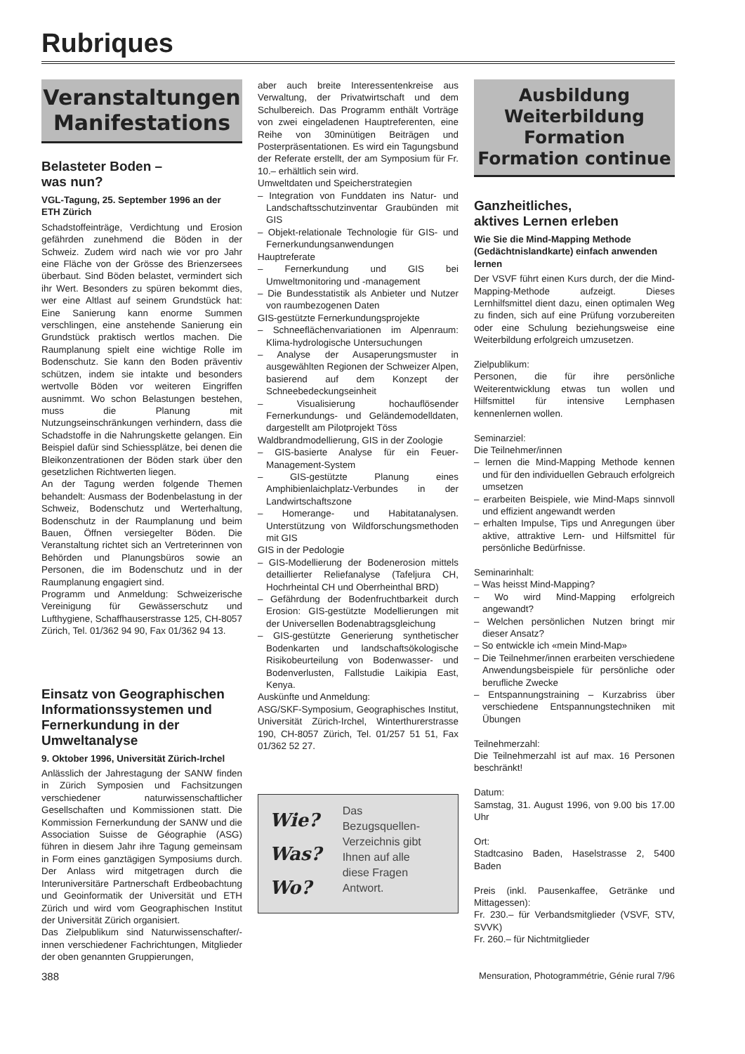Rubriques
Veranstaltungen
Manifestations
Belasteter Boden –
was nun?
VGL-Tagung, 25. September 1996 an der ETH Zürich
Schadstoffeinträge, Verdichtung und Erosion gefährden zunehmend die Böden in der Schweiz. Zudem wird nach wie vor pro Jahr eine Fläche von der Grösse des Brienzersees überbaut. Sind Böden belastet, vermindert sich ihr Wert. Besonders zu spüren bekommt dies, wer eine Altlast auf seinem Grundstück hat: Eine Sanierung kann enorme Summen verschlingen, eine anstehende Sanierung ein Grundstück praktisch wertlos machen. Die Raumplanung spielt eine wichtige Rolle im Bodenschutz. Sie kann den Boden präventiv schützen, indem sie intakte und besonders wertvolle Böden vor weiteren Eingriffen ausnimmt. Wo schon Belastungen bestehen, muss die Planung mit Nutzungseinschränkungen verhindern, dass die Schadstoffe in die Nahrungskette gelangen. Ein Beispiel dafür sind Schiessplätze, bei denen die Bleikonzentrationen der Böden stark über den gesetzlichen Richtwerten liegen.
An der Tagung werden folgende Themen behandelt: Ausmass der Bodenbelastung in der Schweiz, Bodenschutz und Werterhaltung, Bodenschutz in der Raumplanung und beim Bauen, Öffnen versiegelter Böden. Die Veranstaltung richtet sich an Vertreterinnen von Behörden und Planungsbüros sowie an Personen, die im Bodenschutz und in der Raumplanung engagiert sind.
Programm und Anmeldung: Schweizerische Vereinigung für Gewässerschutz und Lufthygiene, Schaffhauserstrasse 125, CH-8057 Zürich, Tel. 01/362 94 90, Fax 01/362 94 13.
Einsatz von Geographischen Informationssystemen und Fernerkundung in der Umweltanalyse
9. Oktober 1996, Universität Zürich-Irchel
Anlässlich der Jahrestagung der SANW finden in Zürich Symposien und Fachsitzungen verschiedener naturwissenschaftlicher Gesellschaften und Kommissionen statt. Die Kommission Fernerkundung der SANW und die Association Suisse de Géographie (ASG) führen in diesem Jahr ihre Tagung gemeinsam in Form eines ganztägigen Symposiums durch. Der Anlass wird mitgetragen durch die Interuniversitäre Partnerschaft Erdbeobachtung und Geoinformatik der Universität und ETH Zürich und wird vom Geographischen Institut der Universität Zürich organisiert.
Das Zielpublikum sind Naturwissenschafter/-innen verschiedener Fachrichtungen, Mitglieder der oben genannten Gruppierungen,
aber auch breite Interessentenkreise aus Verwaltung, der Privatwirtschaft und dem Schulbereich. Das Programm enthält Vorträge von zwei eingeladenen Hauptreferenten, eine Reihe von 30minütigen Beiträgen und Posterpräsentationen. Es wird ein Tagungsbund der Referate erstellt, der am Symposium für Fr. 10.– erhältlich sein wird.
Umweltdaten und Speicherstrategien
– Integration von Funddaten ins Natur- und Landschaftsschutzinventar Graubünden mit GIS
– Objekt-relationale Technologie für GIS- und Fernerkundungsanwendungen
Hauptreferate
– Fernerkundung und GIS bei Umweltmonitoring und -management
– Die Bundesstatistik als Anbieter und Nutzer von raumbezogenen Daten
GIS-gestützte Fernerkundungsprojekte
– Schneeflächenvariationen im Alpenraum: Klima-hydrologische Untersuchungen
– Analyse der Ausaperungsmuster in ausgewählten Regionen der Schweizer Alpen, basierend auf dem Konzept der Schneebedeckungseinheit
– Visualisierung hochauflösender Fernerkundungs- und Geländemodelldaten, dargestellt am Pilotprojekt Töss
Waldbrandmodellierung, GIS in der Zoologie
– GIS-basierte Analyse für ein Feuer-Management-System
– GIS-gestützte Planung eines Amphibienlaichplatz-Verbundes in der Landwirtschaftszone
– Homerange- und Habitatanalysen. Unterstützung von Wildforschungsmethoden mit GIS
GIS in der Pedologie
– GIS-Modellierung der Bodenerosion mittels detaillierter Reliefanalyse (Tafeljura CH, Hochrheintal CH und Oberrheinthal BRD)
– Gefährdung der Bodenfruchtbarkeit durch Erosion: GIS-gestützte Modellierungen mit der Universellen Bodenabtragsgleichung
– GIS-gestützte Generierung synthetischer Bodenkarten und landschaftsökologische Risikobeurteilung von Bodenwasser- und Bodenverlusten, Fallstudie Laikipia East, Kenya.
Auskünfte und Anmeldung:
ASG/SKF-Symposium, Geographisches Institut, Universität Zürich-Irchel, Winterthurerstrasse 190, CH-8057 Zürich, Tel. 01/257 51 51, Fax 01/362 52 27.
Wie?
Was?
Wo?
Das
Bezugsquellen-
Verzeichnis gibt
Ihnen auf alle
diese Fragen
Antwort.
Ausbildung
Weiterbildung
Formation
Formation continue
Ganzheitliches,
aktives Lernen erleben
Wie Sie die Mind-Mapping Methode (Gedächtnislandkarte) einfach anwenden lernen
Der VSVF führt einen Kurs durch, der die Mind-Mapping-Methode aufzeigt. Dieses Lernhilfsmittel dient dazu, einen optimalen Weg zu finden, sich auf eine Prüfung vorzubereiten oder eine Schulung beziehungsweise eine Weiterbildung erfolgreich umzusetzen.
Zielpublikum:
Personen, die für ihre persönliche Weiterentwicklung etwas tun wollen und Hilfsmittel für intensive Lernphasen kennenlernen wollen.
Seminarziel:
Die Teilnehmer/innen
– lernen die Mind-Mapping Methode kennen und für den individuellen Gebrauch erfolgreich umsetzen
– erarbeiten Beispiele, wie Mind-Maps sinnvoll und effizient angewandt werden
– erhalten Impulse, Tips und Anregungen über aktive, attraktive Lern- und Hilfsmittel für persönliche Bedürfnisse.
Seminarinhalt:
– Was heisst Mind-Mapping?
– Wo wird Mind-Mapping erfolgreich angewandt?
– Welchen persönlichen Nutzen bringt mir dieser Ansatz?
– So entwickle ich «mein Mind-Map»
– Die Teilnehmer/innen erarbeiten verschiedene Anwendungsbeispiele für persönliche oder berufliche Zwecke
– Entspannungstraining – Kurzabriss über verschiedene Entspannungstechniken mit Übungen
Teilnehmerzahl:
Die Teilnehmerzahl ist auf max. 16 Personen beschränkt!
Datum:
Samstag, 31. August 1996, von 9.00 bis 17.00 Uhr
Ort:
Stadtcasino Baden, Haselstrasse 2, 5400 Baden
Preis (inkl. Pausenkaffee, Getränke und Mittagessen):
Fr. 230.– für Verbandsmitglieder (VSVF, STV, SVVK)
Fr. 260.– für Nichtmitglieder
388 Mensuration, Photogrammétrie, Génie rural 7/96